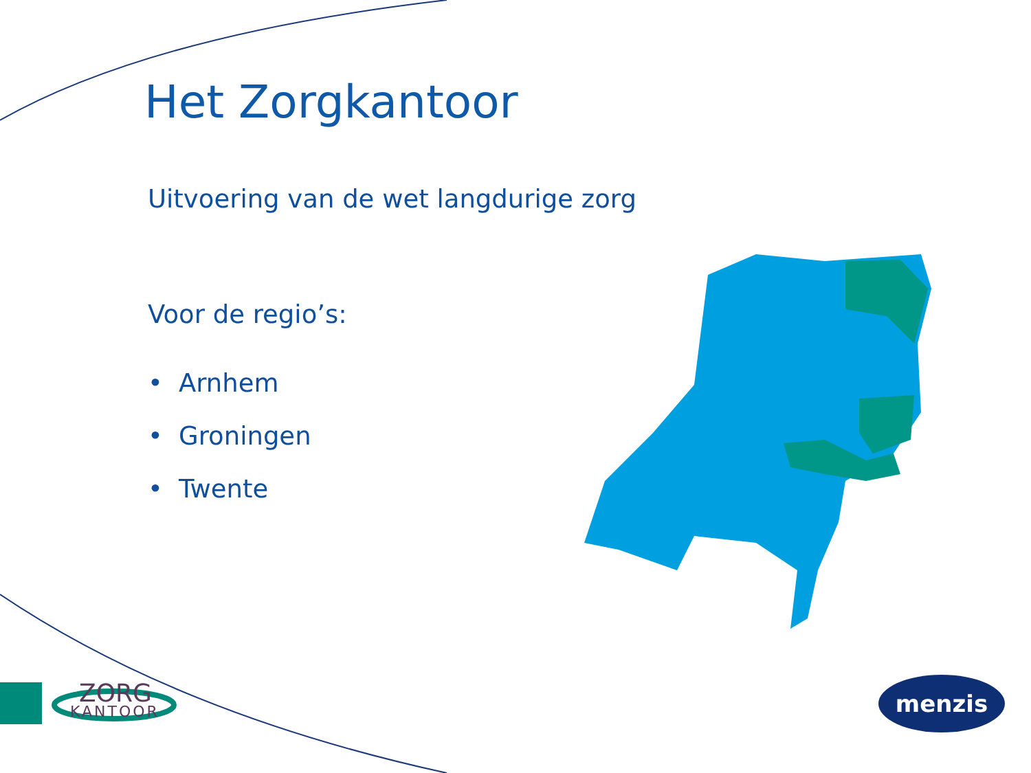Het Zorgkantoor
Uitvoering van de wet langdurige zorg
Voor de regio’s:
• Arnhem
• Groningen
• Twente
ZORG
KANTOOR
menzis